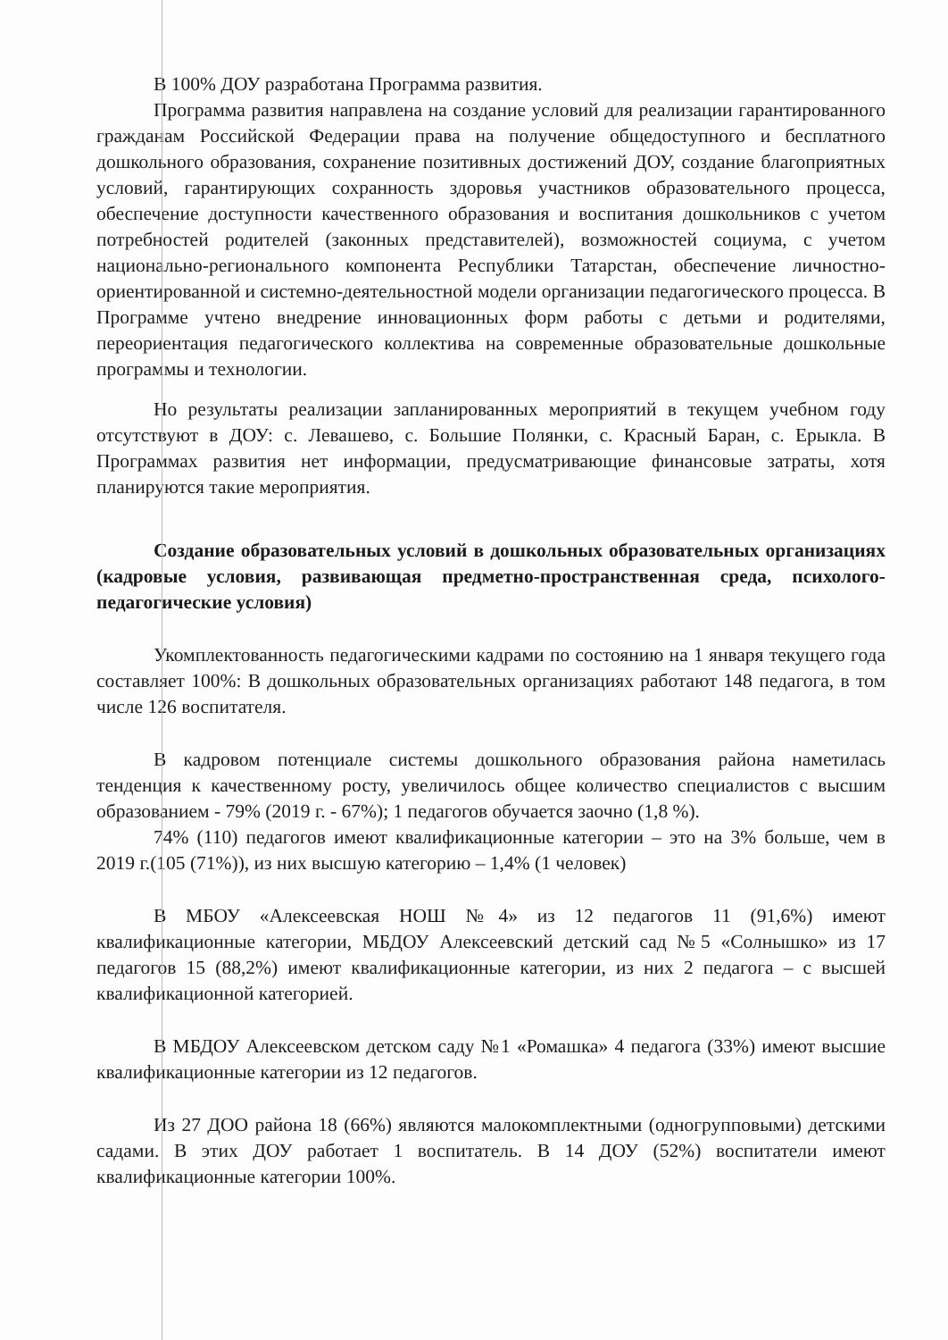В 100% ДОУ разработана Программа развития.
Программа развития направлена на создание условий для реализации гарантированного гражданам Российской Федерации права на получение общедоступного и бесплатного дошкольного образования, сохранение позитивных достижений ДОУ, создание благоприятных условий, гарантирующих сохранность здоровья участников образовательного процесса, обеспечение доступности качественного образования и воспитания дошкольников с учетом потребностей родителей (законных представителей), возможностей социума, с учетом национально-регионального компонента Республики Татарстан, обеспечение личностно-ориентированной и системно-деятельностной модели организации педагогического процесса. В Программе учтено внедрение инновационных форм работы с детьми и родителями, переориентация педагогического коллектива на современные образовательные дошкольные программы и технологии.
Но результаты реализации запланированных мероприятий в текущем учебном году отсутствуют в ДОУ: с. Левашево, с. Большие Полянки, с. Красный Баран, с. Ерыкла. В Программах развития нет информации, предусматривающие финансовые затраты, хотя планируются такие мероприятия.
Создание образовательных условий в дошкольных образовательных организациях (кадровые условия, развивающая предметно-пространственная среда, психолого-педагогические условия)
Укомплектованность педагогическими кадрами по состоянию на 1 января текущего года составляет 100%: В дошкольных образовательных организациях работают 148 педагога, в том числе 126 воспитателя.
В кадровом потенциале системы дошкольного образования района наметилась тенденция к качественному росту, увеличилось общее количество специалистов с высшим образованием - 79% (2019 г. - 67%); 1 педагогов обучается заочно (1,8 %).
74% (110) педагогов имеют квалификационные категории – это на 3% больше, чем в 2019 г.(105 (71%)), из них высшую категорию – 1,4% (1 человек)
В МБОУ «Алексеевская НОШ №4» из 12 педагогов 11 (91,6%) имеют квалификационные категории, МБДОУ Алексеевский детский сад №5 «Солнышко» из 17 педагогов 15 (88,2%) имеют квалификационные категории, из них 2 педагога – с высшей квалификационной категорией.
В МБДОУ Алексеевском детском саду №1 «Ромашка» 4 педагога (33%) имеют высшие квалификационные категории из 12 педагогов.
Из 27 ДОО района 18 (66%) являются малокомплектными (одногрупповыми) детскими садами. В этих ДОУ работает 1 воспитатель. В 14 ДОУ (52%) воспитатели имеют квалификационные категории 100%.